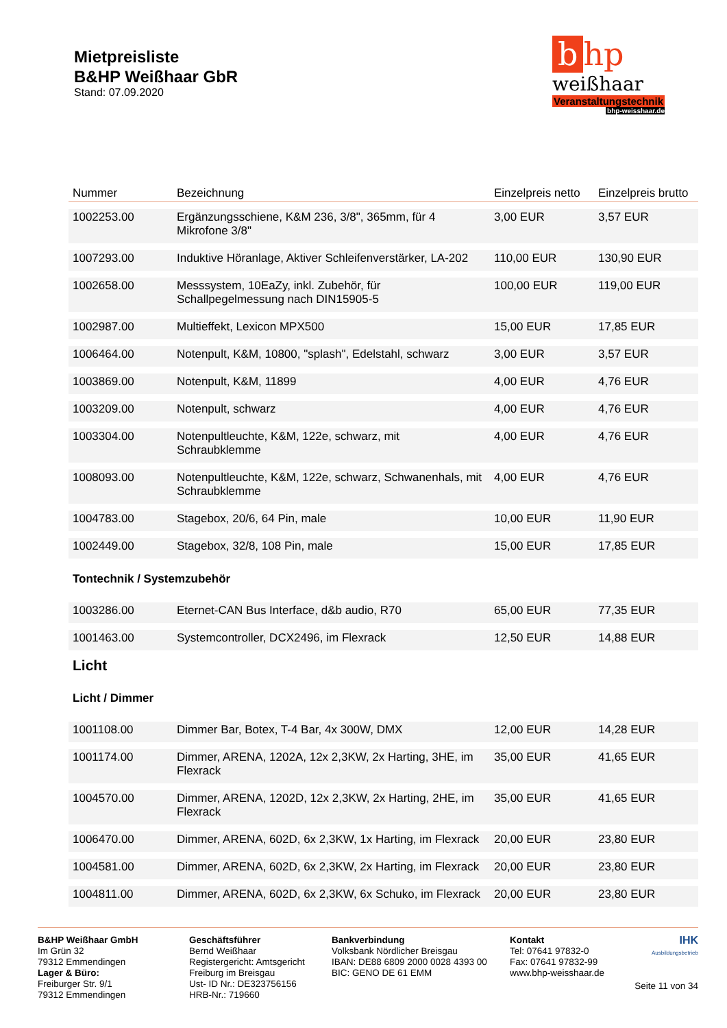Mietpreisliste
B&HP Weißhaar GbR
Stand: 07.09.2020
bhp
weißhaar
Veranstaltungstechnik
bhp-weisshaar.de
| Nummer | Bezeichnung | Einzelpreis netto | Einzelpreis brutto |
| --- | --- | --- | --- |
| 1002253.00 | Ergänzungsschiene, K&M 236, 3/8", 365mm, für 4 Mikrofone 3/8" | 3,00 EUR | 3,57 EUR |
| 1007293.00 | Induktive Höranlage, Aktiver Schleifenverstärker, LA-202 | 110,00 EUR | 130,90 EUR |
| 1002658.00 | Messsystem, 10EaZy, inkl. Zubehör, für Schallpegelmessung nach DIN15905-5 | 100,00 EUR | 119,00 EUR |
| 1002987.00 | Multieffekt, Lexicon MPX500 | 15,00 EUR | 17,85 EUR |
| 1006464.00 | Notenpult, K&M, 10800, "splash", Edelstahl, schwarz | 3,00 EUR | 3,57 EUR |
| 1003869.00 | Notenpult, K&M, 11899 | 4,00 EUR | 4,76 EUR |
| 1003209.00 | Notenpult, schwarz | 4,00 EUR | 4,76 EUR |
| 1003304.00 | Notenpultleuchte, K&M, 122e, schwarz, mit Schraubklemme | 4,00 EUR | 4,76 EUR |
| 1008093.00 | Notenpultleuchte, K&M, 122e, schwarz, Schwanenhals, mit Schraubklemme | 4,00 EUR | 4,76 EUR |
| 1004783.00 | Stagebox, 20/6, 64 Pin, male | 10,00 EUR | 11,90 EUR |
| 1002449.00 | Stagebox, 32/8, 108 Pin, male | 15,00 EUR | 17,85 EUR |
| Tontechnik / Systemzubehör | | | |
| 1003286.00 | Eternet-CAN Bus Interface, d&b audio, R70 | 65,00 EUR | 77,35 EUR |
| 1001463.00 | Systemcontroller, DCX2496, im Flexrack | 12,50 EUR | 14,88 EUR |
| Licht | | | |
| Licht / Dimmer | | | |
| 1001108.00 | Dimmer Bar, Botex, T-4 Bar, 4x 300W, DMX | 12,00 EUR | 14,28 EUR |
| 1001174.00 | Dimmer, ARENA, 1202A, 12x 2,3KW, 2x Harting, 3HE, im Flexrack | 35,00 EUR | 41,65 EUR |
| 1004570.00 | Dimmer, ARENA, 1202D, 12x 2,3KW, 2x Harting, 2HE, im Flexrack | 35,00 EUR | 41,65 EUR |
| 1006470.00 | Dimmer, ARENA, 602D, 6x 2,3KW, 1x Harting, im Flexrack | 20,00 EUR | 23,80 EUR |
| 1004581.00 | Dimmer, ARENA, 602D, 6x 2,3KW, 2x Harting, im Flexrack | 20,00 EUR | 23,80 EUR |
| 1004811.00 | Dimmer, ARENA, 602D, 6x 2,3KW, 6x Schuko, im Flexrack | 20,00 EUR | 23,80 EUR |
B&HP Weißhaar GmbH
Im Grün 32
79312 Emmendingen
Lager & Büro:
Freiburger Str. 9/1
79312 Emmendingen
Geschäftsführer
Bernd Weißhaar
Registergericht: Amtsgericht Freiburg im Breisgau
Ust- ID Nr.: DE323756156
HRB-Nr.: 719660
Bankverbindung
Volksbank Nördlicher Breisgau
IBAN: DE88 6809 2000 0028 4393 00
BIC: GENO DE 61 EMM
Kontakt
Tel: 07641 97832-0
Fax: 07641 97832-99
www.bhp-weisshaar.de
IHK
Ausbildungsbetrieb
Seite 11 von 34